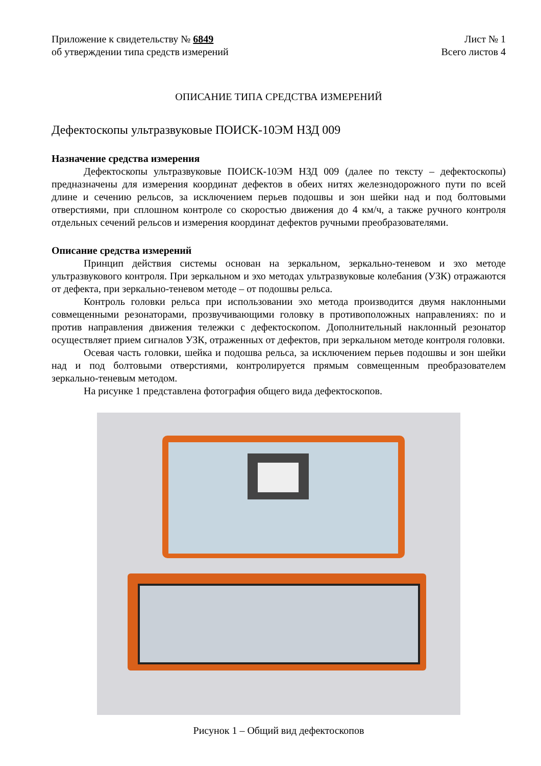Приложение к свидетельству № 6849
об утверждении типа средств измерений
Лист № 1
Всего листов 4
ОПИСАНИЕ ТИПА СРЕДСТВА ИЗМЕРЕНИЙ
Дефектоскопы ультразвуковые ПОИСК-10ЭМ НЗД 009
Назначение средства измерения
Дефектоскопы ультразвуковые ПОИСК-10ЭМ НЗД 009 (далее по тексту – дефектоскопы) предназначены для измерения координат дефектов в обеих нитях железнодорожного пути по всей длине и сечению рельсов, за исключением перьев подошвы и зон шейки над и под болтовыми отверстиями, при сплошном контроле со скоростью движения до 4 км/ч, а также ручного контроля отдельных сечений рельсов и измерения координат дефектов ручными преобразователями.
Описание средства измерений
Принцип действия системы основан на зеркальном, зеркально-теневом и эхо методе ультразвукового контроля. При зеркальном и эхо методах ультразвуковые колебания (УЗК) отражаются от дефекта, при зеркально-теневом методе – от подошвы рельса.
Контроль головки рельса при использовании эхо метода производится двумя наклонными совмещенными резонаторами, прозвучивающими головку в противоположных направлениях: по и против направления движения тележки с дефектоскопом. Дополнительный наклонный резонатор осуществляет прием сигналов УЗК, отраженных от дефектов, при зеркальном методе контроля головки.
Осевая часть головки, шейка и подошва рельса, за исключением перьев подошвы и зон шейки над и под болтовыми отверстиями, контролируется прямым совмещенным преобразователем зеркально-теневым методом.
На рисунке 1 представлена фотография общего вида дефектоскопов.
Рисунок 1 – Общий вид дефектоскопов